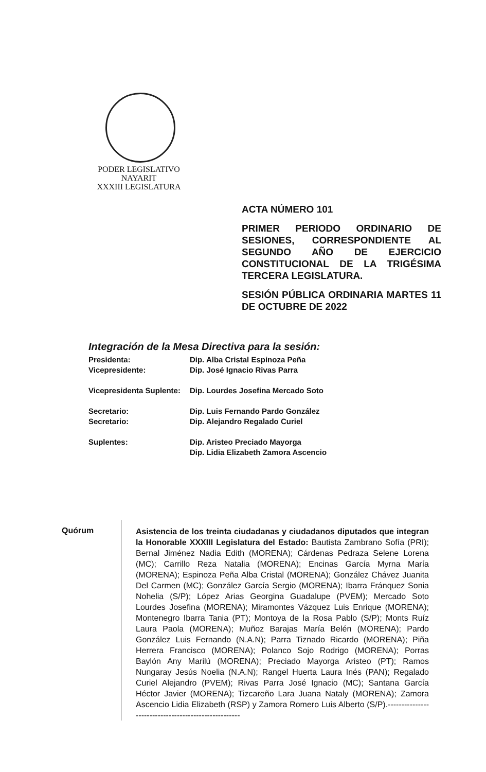PODER LEGISLATIVO
NAYARIT
XXXIII LEGISLATURA
ACTA NÚMERO 101
PRIMER PERIODO ORDINARIO DE SESIONES, CORRESPONDIENTE AL SEGUNDO AÑO DE EJERCICIO CONSTITUCIONAL DE LA TRIGÉSIMA TERCERA LEGISLATURA.
SESIÓN PÚBLICA ORDINARIA MARTES 11 DE OCTUBRE DE 2022
Integración de la Mesa Directiva para la sesión:
| Presidenta: | Dip. Alba Cristal Espinoza Peña |
| Vicepresidente: | Dip. José Ignacio Rivas Parra |
| Vicepresidenta Suplente: | Dip. Lourdes Josefina Mercado Soto |
| Secretario: | Dip. Luis Fernando Pardo González |
| Secretario: | Dip. Alejandro Regalado Curiel |
| Suplentes: | Dip. Aristeo Preciado Mayorga Dip. Lidia Elizabeth Zamora Ascencio |
Quórum
Asistencia de los treinta ciudadanas y ciudadanos diputados que integran la Honorable XXXIII Legislatura del Estado: Bautista Zambrano Sofía (PRI); Bernal Jiménez Nadia Edith (MORENA); Cárdenas Pedraza Selene Lorena (MC); Carrillo Reza Natalia (MORENA); Encinas García Myrna María (MORENA); Espinoza Peña Alba Cristal (MORENA); González Chávez Juanita Del Carmen (MC); González García Sergio (MORENA); Ibarra Fránquez Sonia Nohelia (S/P); López Arias Georgina Guadalupe (PVEM); Mercado Soto Lourdes Josefina (MORENA); Miramontes Vázquez Luis Enrique (MORENA); Montenegro Ibarra Tania (PT); Montoya de la Rosa Pablo (S/P); Monts Ruíz Laura Paola (MORENA); Muñoz Barajas María Belén (MORENA); Pardo González Luis Fernando (N.A.N); Parra Tiznado Ricardo (MORENA); Piña Herrera Francisco (MORENA); Polanco Sojo Rodrigo (MORENA); Porras Baylón Any Marilú (MORENA); Preciado Mayorga Aristeo (PT); Ramos Nungaray Jesús Noelia (N.A.N); Rangel Huerta Laura Inés (PAN); Regalado Curiel Alejandro (PVEM); Rivas Parra José Ignacio (MC); Santana García Héctor Javier (MORENA); Tizcareño Lara Juana Nataly (MORENA); Zamora Ascencio Lidia Elizabeth (RSP) y Zamora Romero Luis Alberto (S/P).-----------------------------------------------------